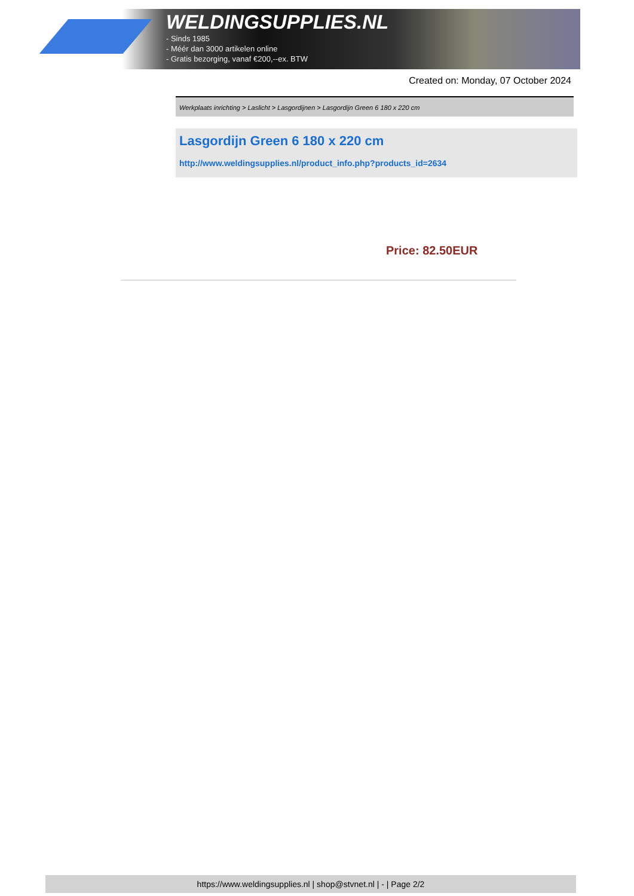WELDINGSUPPLIES.NL
- Sinds 1985
- Méér dan 3000 artikelen online
- Gratis bezorging, vanaf €200,--ex. BTW
Created on: Monday, 07 October 2024
Werkplaats inrichting > Laslicht > Lasgordijnen > Lasgordijn Green 6 180 x 220 cm
Lasgordijn Green 6 180 x 220 cm
http://www.weldingsupplies.nl/product_info.php?products_id=2634
Price: 82.50EUR
https://www.weldingsupplies.nl | shop@stvnet.nl | - | Page 2/2